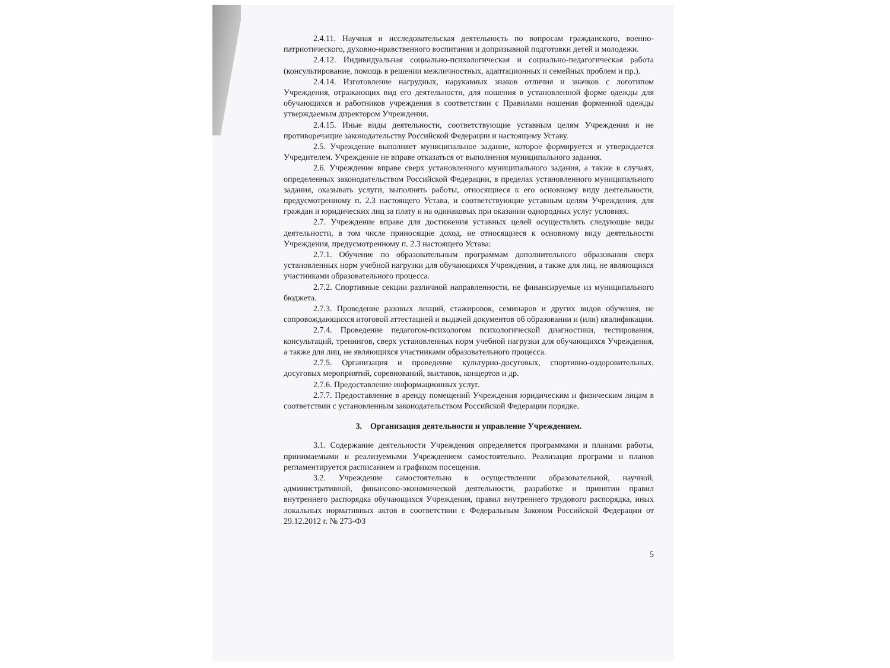2.4.11. Научная и исследовательская деятельность по вопросам гражданского, военно-патриотического, духовно-нравственного воспитания и допризывной подготовки детей и молодежи.
2.4.12. Индивидуальная социально-психологическая и социально-педагогическая работа (консультирование, помощь в решении межличностных, адаптационных и семейных проблем и пр.).
2.4.14. Изготовление нагрудных, нарукавных знаков отличия и значков с логотипом Учреждения, отражающих вид его деятельности, для ношения в установленной форме одежды для обучающихся и работников учреждения в соответствии с Правилами ношения форменной одежды утверждаемым директором Учреждения.
2.4.15. Иные виды деятельности, соответствующие уставным целям Учреждения и не противоречащие законодательству Российской Федерации и настоящему Уставу.
2.5. Учреждение выполняет муниципальное задание, которое формируется и утверждается Учредителем. Учреждение не вправе отказаться от выполнения муниципального задания.
2.6. Учреждение вправе сверх установленного муниципального задания, а также в случаях, определенных законодательством Российской Федерации, в пределах установленного муниципального задания, оказывать услуги, выполнять работы, относящиеся к его основному виду деятельности, предусмотренному п. 2.3 настоящего Устава, и соответствующие уставным целям Учреждения, для граждан и юридических лиц за плату и на одинаковых при оказании однородных услуг условиях.
2.7. Учреждение вправе для достижения уставных целей осуществлять следующие виды деятельности, в том числе приносящие доход, не относящиеся к основному виду деятельности Учреждения, предусмотренному п. 2.3 настоящего Устава:
2.7.1. Обучение по образовательным программам дополнительного образования сверх установленных норм учебной нагрузки для обучающихся Учреждения, а также для лиц, не являющихся участниками образовательного процесса.
2.7.2. Спортивные секции различной направленности, не финансируемые из муниципального бюджета.
2.7.3. Проведение разовых лекций, стажировок, семинаров и других видов обучения, не сопровождающихся итоговой аттестацией и выдачей документов об образовании и (или) квалификации.
2.7.4. Проведение педагогом-психологом психологической диагностики, тестирования, консультаций, тренингов, сверх установленных норм учебной нагрузки для обучающихся Учреждения, а также для лиц, не являющихся участниками образовательного процесса.
2.7.5. Организация и проведение культурно-досуговых, спортивно-оздоровительных, досуговых мероприятий, соревнований, выставок, концертов и др.
2.7.6. Предоставление информационных услуг.
2.7.7. Предоставление в аренду помещений Учреждения юридическим и физическим лицам в соответствии с установленным законодательством Российской Федерации порядке.
3. Организация деятельности и управление Учреждением.
3.1. Содержание деятельности Учреждения определяется программами и планами работы, принимаемыми и реализуемыми Учреждением самостоятельно. Реализация программ и планов регламентируется расписанием и графиком посещения.
3.2. Учреждение самостоятельно в осуществлении образовательной, научной, административной, финансово-экономической деятельности, разработке и принятии правил внутреннего распорядка обучающихся Учреждения, правил внутреннего трудового распорядка, иных локальных нормативных актов в соответствии с Федеральным Законом Российской Федерации от 29.12.2012 г. № 273-ФЗ
5